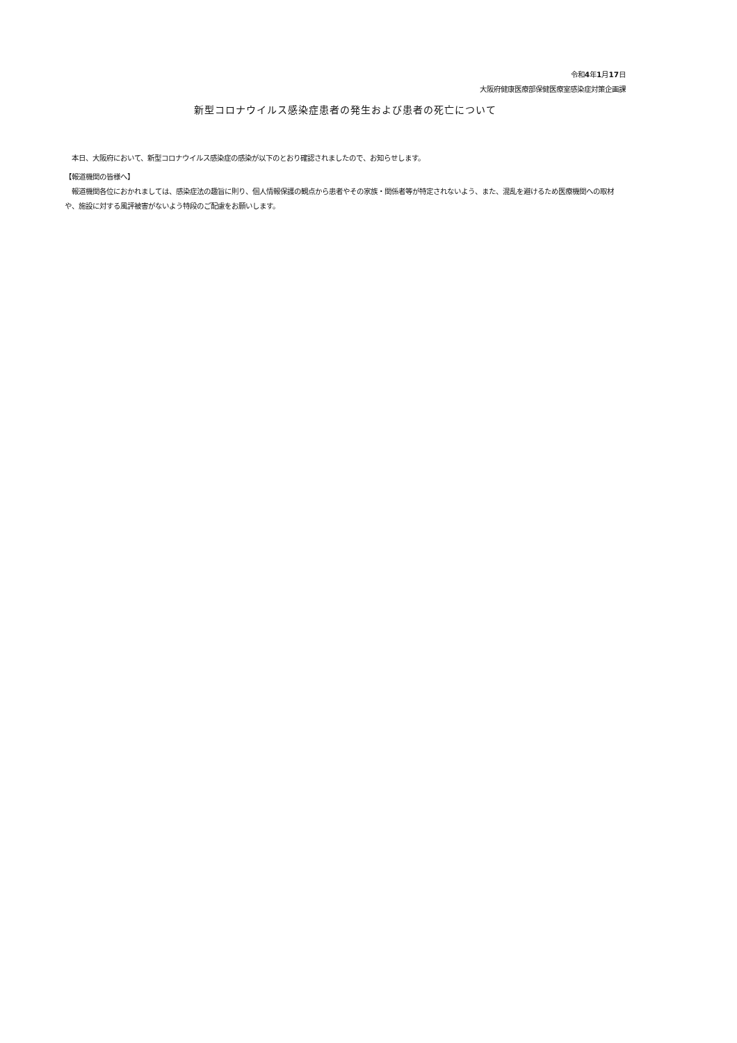令和4年1月17日
大阪府健康医療部保健医療室感染症対策企画課
新型コロナウイルス感染症患者の発生および患者の死亡について
　本日、大阪府において、新型コロナウイルス感染症の感染が以下のとおり確認されましたので、お知らせします。
【報道機関の皆様へ】
　報道機関各位におかれましては、感染症法の趣旨に則り、個人情報保護の観点から患者やその家族・関係者等が特定されないよう、また、混乱を避けるため医療機関への取材や、施設に対する風評被害がないよう特段のご配慮をお願いします。